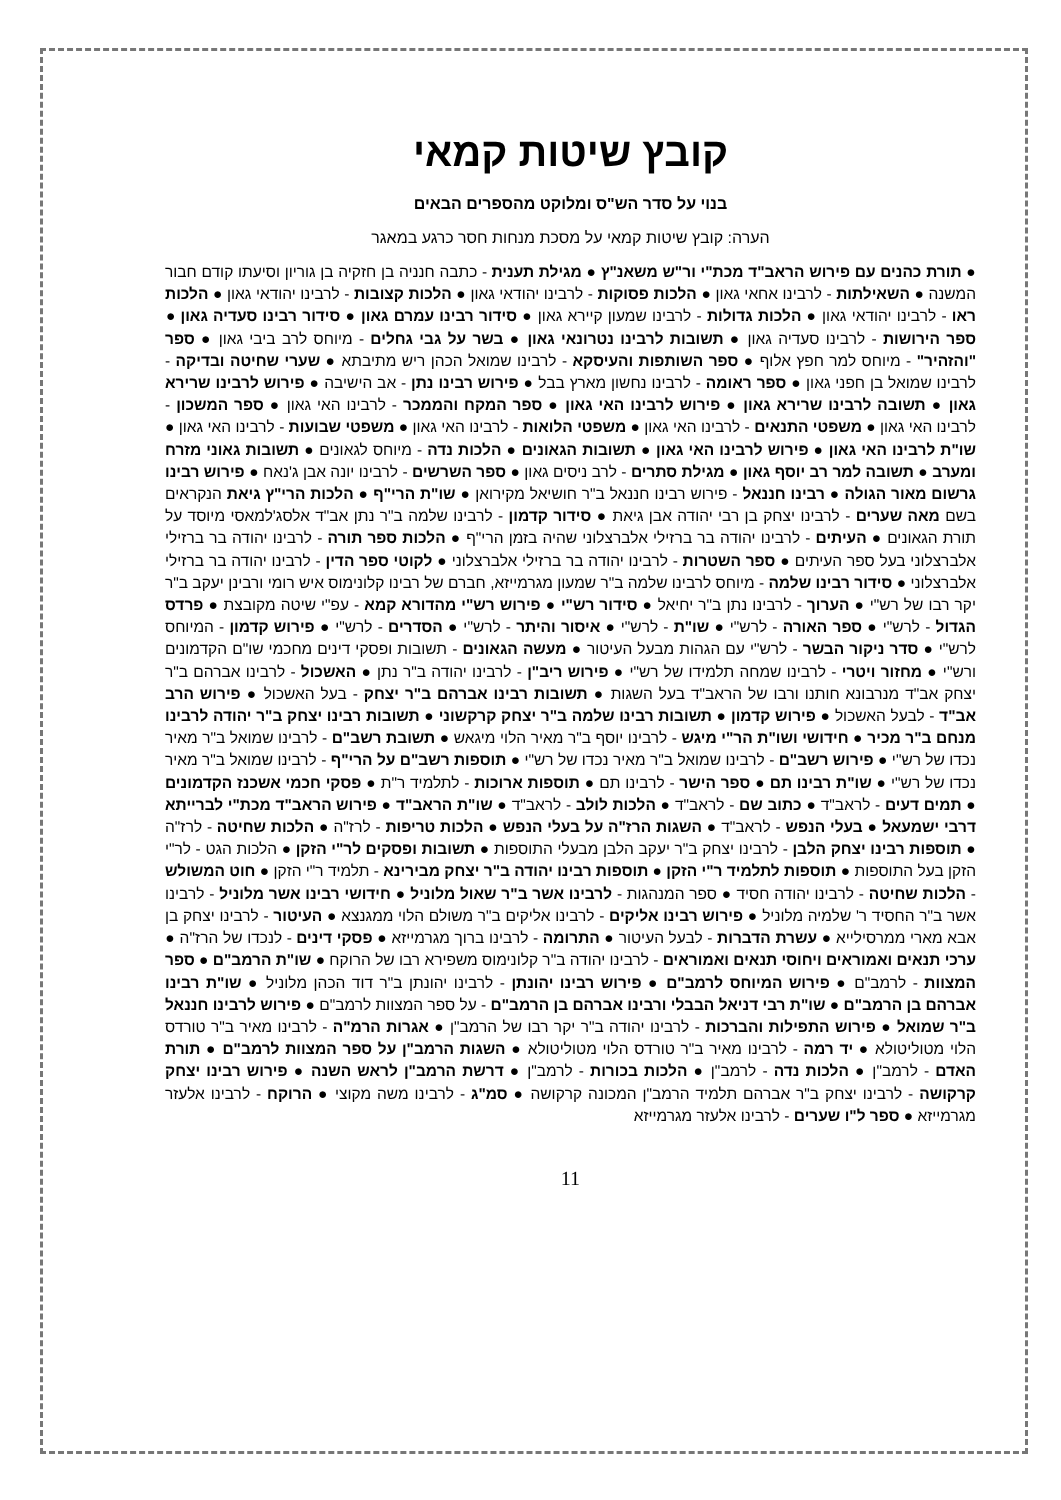קובץ שיטות קמאי
בנוי על סדר הש"ס ומלוקט מהספרים הבאים
הערה: קובץ שיטות קמאי על מסכת מנחות חסר כרגע במאגר
● תורת כהנים עם פירוש הראב"ד מכת"י ור"ש משאנ"ץ ● מגילת תענית - כתבה חנניה בן חזקיה בן גוריון וסיעתו קודם חבור המשנה ● השאילתות - לרבינו אחאי גאון ● הלכות פסוקות - לרבינו יהודאי גאון ● הלכות קצובות - לרבינו יהודאי גאון ● הלכות ראו - לרבינו יהודאי גאון ● הלכות גדולות - לרבינו שמעון קיירא גאון ● סידור רבינו עמרם גאון ● סידור רבינו סעדיה גאון ● ספר הירושות - לרבינו סעדיה גאון ● תשובות לרבינו נטרונאי גאון ● בשר על גבי גחלים - מיוחס לרב ביבי גאון ● ספר "והזהיר" - מיוחס למר חפץ אלוף ● ספר השותפות והעיסקא - לרבינו שמואל הכהן ריש מתיבתא ● שערי שחיטה ובדיקה - לרבינו שמואל בן חפני גאון ● ספר ראומה - לרבינו נחשון מארץ בבל ● פירוש רבינו נתן - אב הישיבה ● פירוש לרבינו שרירא גאון ● תשובה לרבינו שרירא גאון ● פירוש לרבינו האי גאון ● ספר המקח והממכר - לרבינו האי גאון ● ספר המשכון - לרבינו האי גאון ● משפטי התנאים - לרבינו האי גאון ● משפטי הלואות - לרבינו האי גאון ● משפטי שבועות - לרבינו האי גאון ● שו"ת לרבינו האי גאון ● פירוש לרבינו האי גאון ● תשובות הגאונים ● הלכות נדה - מיוחס לגאונים ● תשובות גאוני מזרח ומערב ● תשובה למר רב יוסף גאון ● מגילת סתרים - לרב ניסים גאון ● ספר השרשים - לרבינו יונה אבן ג'נאח ● פירוש רבינו גרשום מאור הגולה ● רבינו חננאל - פירוש רבינו חננאל ב"ר חושיאל מקירואן ● שו"ת הרי"ף ● הלכות הרי"ץ גיאת הנקראים בשם מאה שערים - לרבינו יצחק בן רבי יהודה אבן גיאת ● סידור קדמון - לרבינו שלמה ב"ר נתן אב"ד אלסג'למאסי מיוסד על תורת הגאונים ● העיתים - לרבינו יהודה בר ברזילי אלברצלוני שהיה בזמן הרי"ף ● הלכות ספר תורה - לרבינו יהודה בר ברזילי אלברצלוני בעל ספר העיתים ● ספר השטרות - לרבינו יהודה בר ברזילי אלברצלוני ● לקוטי ספר הדין - לרבינו יהודה בר ברזילי אלברצלוני ● סידור רבינו שלמה - מיוחס לרבינו שלמה ב"ר שמעון מגרמייזא, חברם של רבינו קלונימוס איש רומי ורבינן יעקב ב"ר יקר רבו של רש"י ● הערוך - לרבינו נתן ב"ר יחיאל ● סידור רש"י ● פירוש רש"י מהדורא קמא - עפ"י שיטה מקובצת ● פרדס הגדול - לרש"י ● ספר האורה - לרש"י ● שו"ת - לרש"י ● איסור והיתר - לרש"י ● הסדרים - לרש"י ● פירוש קדמון - המיוחס לרש"י ● סדר ניקור הבשר - לרש"י עם הגהות מבעל העיטור ● מעשה הגאונים - תשובות ופסקי דינים מחכמי שו"ם הקדמונים ורש"י ● מחזור ויטרי - לרבינו שמחה תלמידו של רש"י ● פירוש ריב"ן - לרבינו יהודה ב"ר נתן ● האשכול - לרבינו אברהם ב"ר יצחק אב"ד מנרבונא חותנו ורבו של הראב"ד בעל השגות ● תשובות רבינו אברהם ב"ר יצחק - בעל האשכול ● פירוש הרב אב"ד - לבעל האשכול ● פירוש קדמון ● תשובות רבינו שלמה ב"ר יצחק קרקשוני ● תשובות רבינו יצחק ב"ר יהודה לרבינו מנחם ב"ר מכיר ● חידושי ושו"ת הר"י מיגש - לרבינו יוסף ב"ר מאיר הלוי מיגאש ● תשובת רשב"ם - לרבינו שמואל ב"ר מאיר נכדו של רש"י ● פירוש רשב"ם - לרבינו שמואל ב"ר מאיר נכדו של רש"י ● תוספות רשב"ם על הרי"ף - לרבינו שמואל ב"ר מאיר נכדו של רש"י ● שו"ת רבינו תם ● ספר הישר - לרבינו תם ● תוספות ארוכות - לתלמיד ר"ת ● פסקי חכמי אשכנז הקדמונים ● תמים דעים - לראב"ד ● כתוב שם - לראב"ד ● הלכות לולב - לראב"ד ● שו"ת הראב"ד ● פירוש הראב"ד מכת"י לברייתא דרבי ישמעאל ● בעלי הנפש - לראב"ד ● השגות הרז"ה על בעלי הנפש ● הלכות טריפות - לרז"ה ● הלכות שחיטה - לרז"ה ● תוספות רבינו יצחק הלבן - לרבינו יצחק ב"ר יעקב הלבן מבעלי התוספות ● תשובות ופסקים לר"י הזקן ● הלכות הגט - לר"י הזקן בעל התוספות ● תוספות לתלמיד ר"י הזקן ● תוספות רבינו יהודה ב"ר יצחק מבירינא - תלמיד ר"י הזקן ● חוט המשולש - הלכות שחיטה - לרבינו יהודה חסיד ● ספר המנהגות - לרבינו אשר ב"ר שאול מלוניל ● חידושי רבינו אשר מלוניל - לרבינו אשר ב"ר החסיד ר' שלמיה מלוניל ● פירוש רבינו אליקים - לרבינו אליקים ב"ר משולם הלוי ממגנצא ● העיטור - לרבינו יצחק בן אבא מארי ממרסילייא ● עשרת הדברות - לבעל העיטור ● התרומה - לרבינו ברוך מגרמייזא ● פסקי דינים - לנכדו של הרז"ה ● ערכי תנאים ואמוראים ויחוסי תנאים ואמוראים - לרבינו יהודה ב"ר קלונימוס משפירא רבו של הרוקח ● שו"ת הרמב"ם ● ספר המצוות - לרמב"ם ● פירוש המיוחס לרמב"ם ● פירוש רבינו יהונתן - לרבינו יהונתן ב"ר דוד הכהן מלוניל ● שו"ת רבינו אברהם בן הרמב"ם ● שו"ת רבי דניאל הבבלי ורבינו אברהם בן הרמב"ם - על ספר המצוות לרמב"ם ● פירוש לרבינו חננאל ב"ר שמואל ● פירוש התפילות והברכות - לרבינו יהודה ב"ר יקר רבו של הרמב"ן ● אגרות הרמ"ה - לרבינו מאיר ב"ר טורדס הלוי מטוליטולא ● יד רמה - לרבינו מאיר ב"ר טורדס הלוי מטוליטולא ● השגות הרמב"ן על ספר המצוות לרמב"ם ● תורת האדם - לרמב"ן ● הלכות נדה - לרמב"ן ● הלכות בכורות - לרמב"ן ● דרשת הרמב"ן לראש השנה ● פירוש רבינו יצחק קרקושה - לרבינו יצחק ב"ר אברהם תלמיד הרמב"ן המכונה קרקושה ● סמ"ג - לרבינו משה מקוצי ● הרוקח - לרבינו אלעזר מגרמייזא ● ספר ל"ו שערים - לרבינו אלעזר מגרמייזא
11